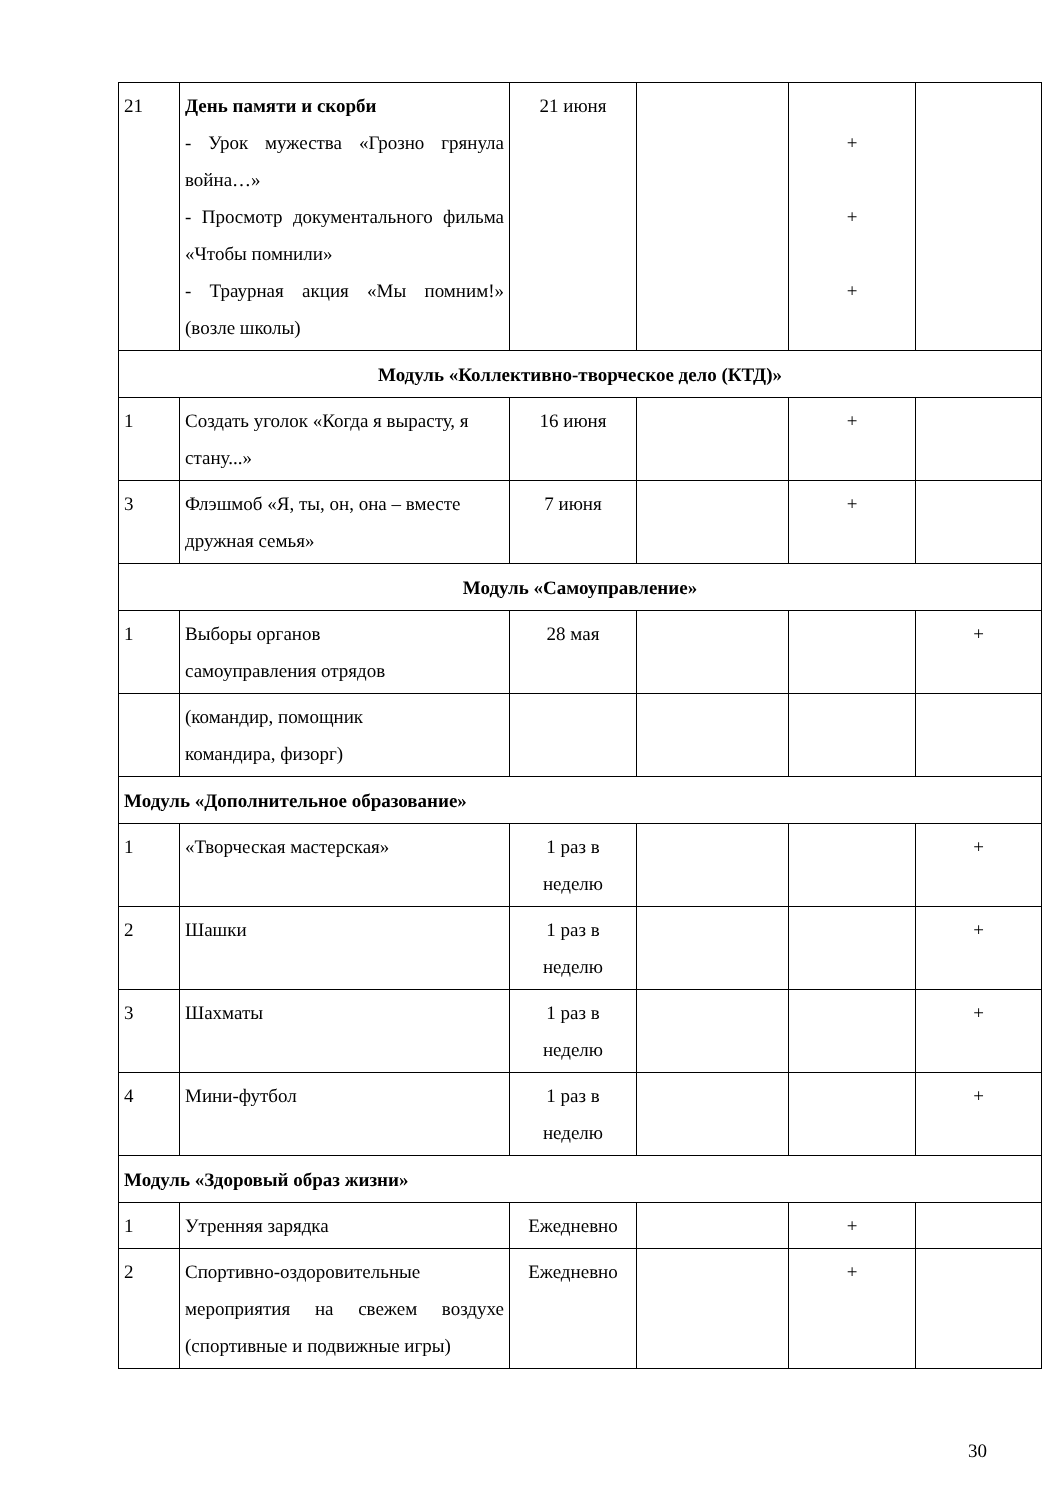| 21 | День памяти и скорби - Урок мужества «Грозно грянула война…» - Просмотр документального фильма «Чтобы помнили» - Траурная акция «Мы помним!» (возле школы) | 21 июня | | + + + | |
| Модуль «Коллективно-творческое дело (КТД)» | | | | | |
| 1 | Создать уголок «Когда я вырасту, я стану...» | 16 июня | | + | |
| 3 | Флэшмоб «Я, ты, он, она – вместе дружная семья» | 7 июня | | + | |
| Модуль «Самоуправление» | | | | | |
| 1 | Выборы органов самоуправления отрядов | 28 мая | | | + |
| | (командир, помощник командира, физорг) | | | | |
| Модуль «Дополнительное образование» | | | | | |
| 1 | «Творческая мастерская» | 1 раз в неделю | | | + |
| 2 | Шашки | 1 раз в неделю | | | + |
| 3 | Шахматы | 1 раз в неделю | | | + |
| 4 | Мини-футбол | 1 раз в неделю | | | + |
| Модуль «Здоровый образ жизни» | | | | | |
| 1 | Утренняя зарядка | Ежедневно | | + | |
| 2 | Спортивно-оздоровительные мероприятия на свежем воздухе (спортивные и подвижные игры) | Ежедневно | | + | |
30